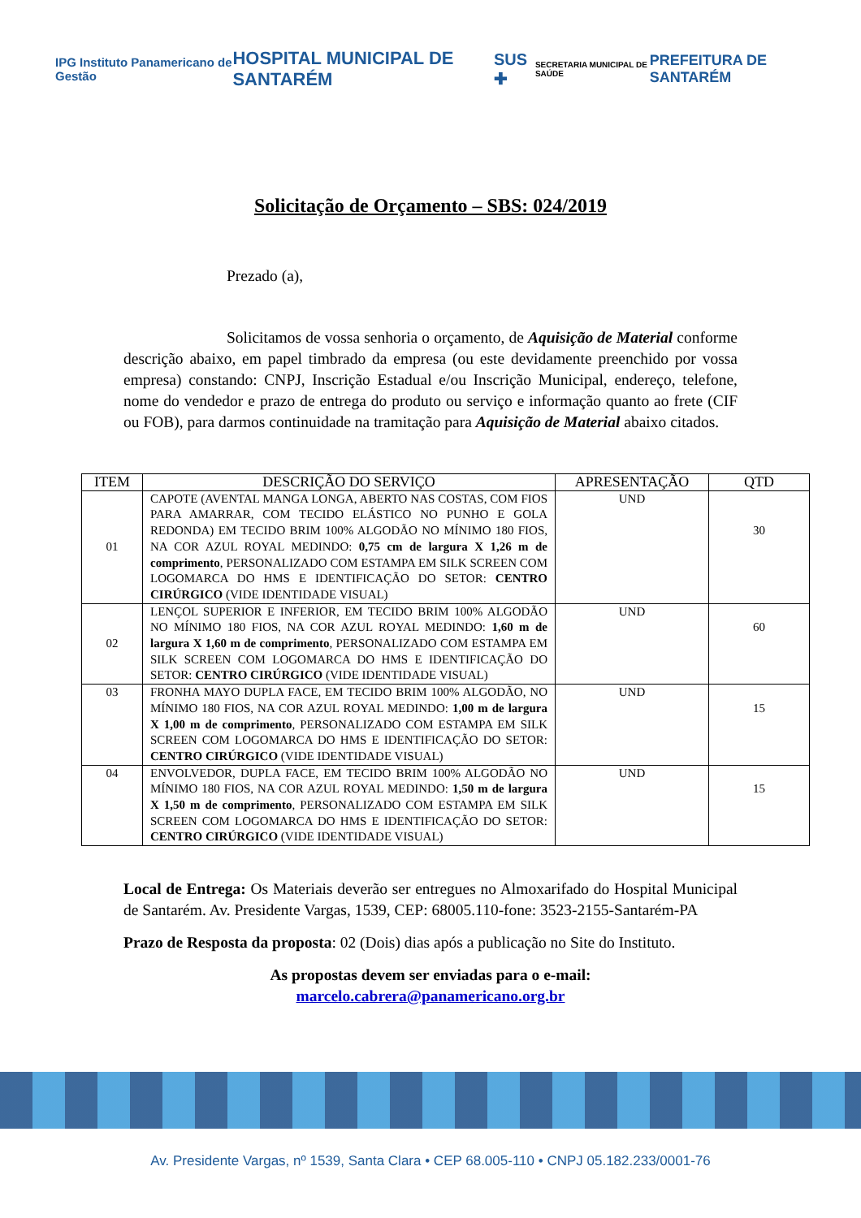IPG Instituto Panamericano de Gestão
HOSPITAL MUNICIPAL DE SANTARÉM SUS ✚
SECRETARIA MUNICIPAL DE SAÚDE
PREFEITURA DE SANTARÉM
Solicitação de Orçamento – SBS: 024/2019
Prezado (a),
Solicitamos de vossa senhoria o orçamento, de Aquisição de Material conforme descrição abaixo, em papel timbrado da empresa (ou este devidamente preenchido por vossa empresa) constando: CNPJ, Inscrição Estadual e/ou Inscrição Municipal, endereço, telefone, nome do vendedor e prazo de entrega do produto ou serviço e informação quanto ao frete (CIF ou FOB), para darmos continuidade na tramitação para Aquisição de Material abaixo citados.
| ITEM | DESCRIÇÃO DO SERVIÇO | APRESENTAÇÃO | QTD |
| --- | --- | --- | --- |
| 01 | CAPOTE (AVENTAL MANGA LONGA, ABERTO NAS COSTAS, COM FIOS PARA AMARRAR, COM TECIDO ELÁSTICO NO PUNHO E GOLA REDONDA) EM TECIDO BRIM 100% ALGODÃO NO MÍNIMO 180 FIOS, NA COR AZUL ROYAL MEDINDO: 0,75 cm de largura X 1,26 m de comprimento , PERSONALIZADO COM ESTAMPA EM SILK SCREEN COM LOGOMARCA DO HMS E IDENTIFICAÇÃO DO SETOR: CENTRO CIRÚRGICO (VIDE IDENTIDADE VISUAL) | UND | 30 |
| 02 | LENÇOL SUPERIOR E INFERIOR, EM TECIDO BRIM 100% ALGODÃO NO MÍNIMO 180 FIOS, NA COR AZUL ROYAL MEDINDO: 1,60 m de largura X 1,60 m de comprimento , PERSONALIZADO COM ESTAMPA EM SILK SCREEN COM LOGOMARCA DO HMS E IDENTIFICAÇÃO DO SETOR: CENTRO CIRÚRGICO (VIDE IDENTIDADE VISUAL) | UND | 60 |
| 03 | FRONHA MAYO DUPLA FACE, EM TECIDO BRIM 100% ALGODÃO, NO MÍNIMO 180 FIOS, NA COR AZUL ROYAL MEDINDO: 1,00 m de largura X 1,00 m de comprimento , PERSONALIZADO COM ESTAMPA EM SILK SCREEN COM LOGOMARCA DO HMS E IDENTIFICAÇÃO DO SETOR: CENTRO CIRÚRGICO (VIDE IDENTIDADE VISUAL) | UND | 15 |
| 04 | ENVOLVEDOR, DUPLA FACE, EM TECIDO BRIM 100% ALGODÃO NO MÍNIMO 180 FIOS, NA COR AZUL ROYAL MEDINDO: 1,50 m de largura X 1,50 m de comprimento , PERSONALIZADO COM ESTAMPA EM SILK SCREEN COM LOGOMARCA DO HMS E IDENTIFICAÇÃO DO SETOR: CENTRO CIRÚRGICO (VIDE IDENTIDADE VISUAL) | UND | 15 |
Local de Entrega: Os Materiais deverão ser entregues no Almoxarifado do Hospital Municipal de Santarém. Av. Presidente Vargas, 1539, CEP: 68005.110-fone: 3523-2155-Santarém-PA
Prazo de Resposta da proposta: 02 (Dois) dias após a publicação no Site do Instituto.
As propostas devem ser enviadas para o e-mail:
marcelo.cabrera@panamericano.org.br
Av. Presidente Vargas, nº 1539, Santa Clara • CEP 68.005-110 • CNPJ 05.182.233/0001-76